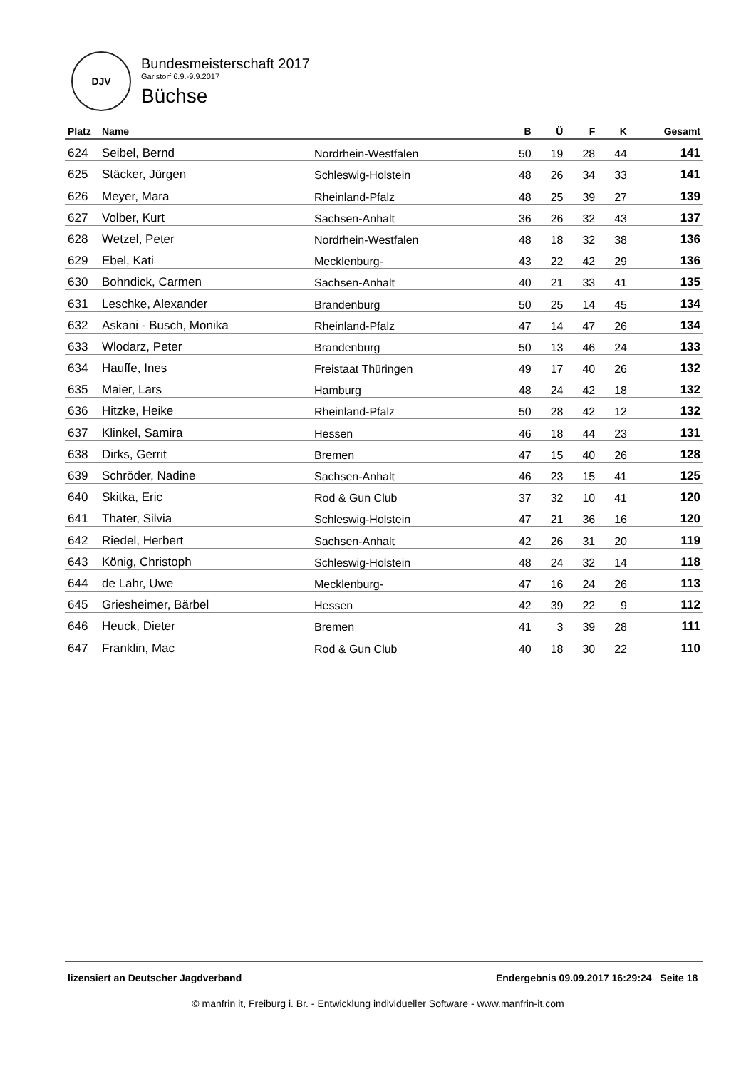DJV
Bundesmeisterschaft 2017
Garlstorf 6.9.-9.9.2017
Büchse
| Platz | Name | | B | Ü | F | K | Gesamt |
| --- | --- | --- | --- | --- | --- | --- | --- |
| 624 | Seibel, Bernd | Nordrhein-Westfalen | 50 | 19 | 28 | 44 | 141 |
| 625 | Stäcker, Jürgen | Schleswig-Holstein | 48 | 26 | 34 | 33 | 141 |
| 626 | Meyer, Mara | Rheinland-Pfalz | 48 | 25 | 39 | 27 | 139 |
| 627 | Volber, Kurt | Sachsen-Anhalt | 36 | 26 | 32 | 43 | 137 |
| 628 | Wetzel, Peter | Nordrhein-Westfalen | 48 | 18 | 32 | 38 | 136 |
| 629 | Ebel, Kati | Mecklenburg- | 43 | 22 | 42 | 29 | 136 |
| 630 | Bohndick, Carmen | Sachsen-Anhalt | 40 | 21 | 33 | 41 | 135 |
| 631 | Leschke, Alexander | Brandenburg | 50 | 25 | 14 | 45 | 134 |
| 632 | Askani - Busch, Monika | Rheinland-Pfalz | 47 | 14 | 47 | 26 | 134 |
| 633 | Wlodarz, Peter | Brandenburg | 50 | 13 | 46 | 24 | 133 |
| 634 | Hauffe, Ines | Freistaat Thüringen | 49 | 17 | 40 | 26 | 132 |
| 635 | Maier, Lars | Hamburg | 48 | 24 | 42 | 18 | 132 |
| 636 | Hitzke, Heike | Rheinland-Pfalz | 50 | 28 | 42 | 12 | 132 |
| 637 | Klinkel, Samira | Hessen | 46 | 18 | 44 | 23 | 131 |
| 638 | Dirks, Gerrit | Bremen | 47 | 15 | 40 | 26 | 128 |
| 639 | Schröder, Nadine | Sachsen-Anhalt | 46 | 23 | 15 | 41 | 125 |
| 640 | Skitka, Eric | Rod & Gun Club | 37 | 32 | 10 | 41 | 120 |
| 641 | Thater, Silvia | Schleswig-Holstein | 47 | 21 | 36 | 16 | 120 |
| 642 | Riedel, Herbert | Sachsen-Anhalt | 42 | 26 | 31 | 20 | 119 |
| 643 | König, Christoph | Schleswig-Holstein | 48 | 24 | 32 | 14 | 118 |
| 644 | de Lahr, Uwe | Mecklenburg- | 47 | 16 | 24 | 26 | 113 |
| 645 | Griesheimer, Bärbel | Hessen | 42 | 39 | 22 | 9 | 112 |
| 646 | Heuck, Dieter | Bremen | 41 | 3 | 39 | 28 | 111 |
| 647 | Franklin, Mac | Rod & Gun Club | 40 | 18 | 30 | 22 | 110 |
lizensiert an Deutscher Jagdverband Endergebnis 09.09.2017 16:29:24 Seite 18
© manfrin it, Freiburg i. Br. - Entwicklung individueller Software - www.manfrin-it.com